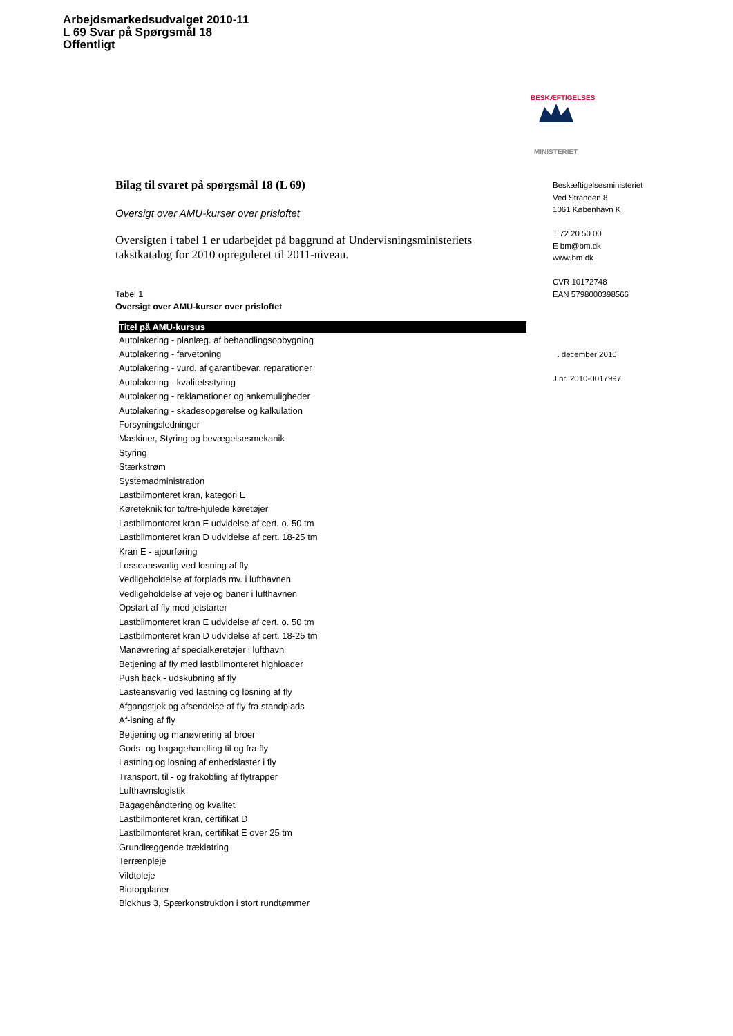Arbejdsmarkedsudvalget 2010-11
L 69 Svar på Spørgsmål 18
Offentligt
BESKÆFTIGELSES
MINISTERIET
Bilag til svaret på spørgsmål 18 (L 69)
Oversigt over AMU-kurser over prisloftet
Oversigten i tabel 1 er udarbejdet på baggrund af Undervisningsministeriets takstkatalog for 2010 opreguleret til 2011-niveau.
Tabel 1
Oversigt over AMU-kurser over prisloftet
| Titel på AMU-kursus |
| --- |
| Autolakering - planlæg. af behandlingsopbygning |
| Autolakering - farvetoning |
| Autolakering - vurd. af garantibevar. reparationer |
| Autolakering - kvalitetsstyring |
| Autolakering - reklamationer og ankemuligheder |
| Autolakering - skadesopgørelse og kalkulation |
| Forsyningsledninger |
| Maskiner, Styring og bevægelsesmekanik |
| Styring |
| Stærkstrøm |
| Systemadministration |
| Lastbilmonteret kran, kategori E |
| Køreteknik for to/tre-hjulede køretøjer |
| Lastbilmonteret kran E udvidelse af cert. o. 50 tm |
| Lastbilmonteret kran D udvidelse af cert. 18-25 tm |
| Kran E - ajourføring |
| Losseansvarlig ved losning af fly |
| Vedligeholdelse af forplads mv. i lufthavnen |
| Vedligeholdelse af veje og baner i lufthavnen |
| Opstart af fly med jetstarter |
| Lastbilmonteret kran E udvidelse af cert. o. 50 tm |
| Lastbilmonteret kran D udvidelse af cert. 18-25 tm |
| Manøvrering af specialkøretøjer i lufthavn |
| Betjening af fly med lastbilmonteret highloader |
| Push back - udskubning af fly |
| Lasteansvarlig ved lastning og losning af fly |
| Afgangstjek og afsendelse af fly fra standplads |
| Af-isning af fly |
| Betjening og manøvrering af broer |
| Gods- og bagagehandling til og fra fly |
| Lastning og losning af enhedslaster i fly |
| Transport, til - og frakobling af flytrapper |
| Lufthavnslogistik |
| Bagagehåndtering og kvalitet |
| Lastbilmonteret kran, certifikat D |
| Lastbilmonteret kran, certifikat E over 25 tm |
| Grundlæggende træklatring |
| Terrænpleje |
| Vildtpleje |
| Biotopplaner |
| Blokhus 3, Spærkonstruktion i stort rundtømmer |
Beskæftigelsesministeriet
Ved Stranden 8
1061 København K
T 72 20 50 00
E bm@bm.dk
www.bm.dk
CVR 10172748
EAN 5798000398566
. december 2010
J.nr. 2010-0017997